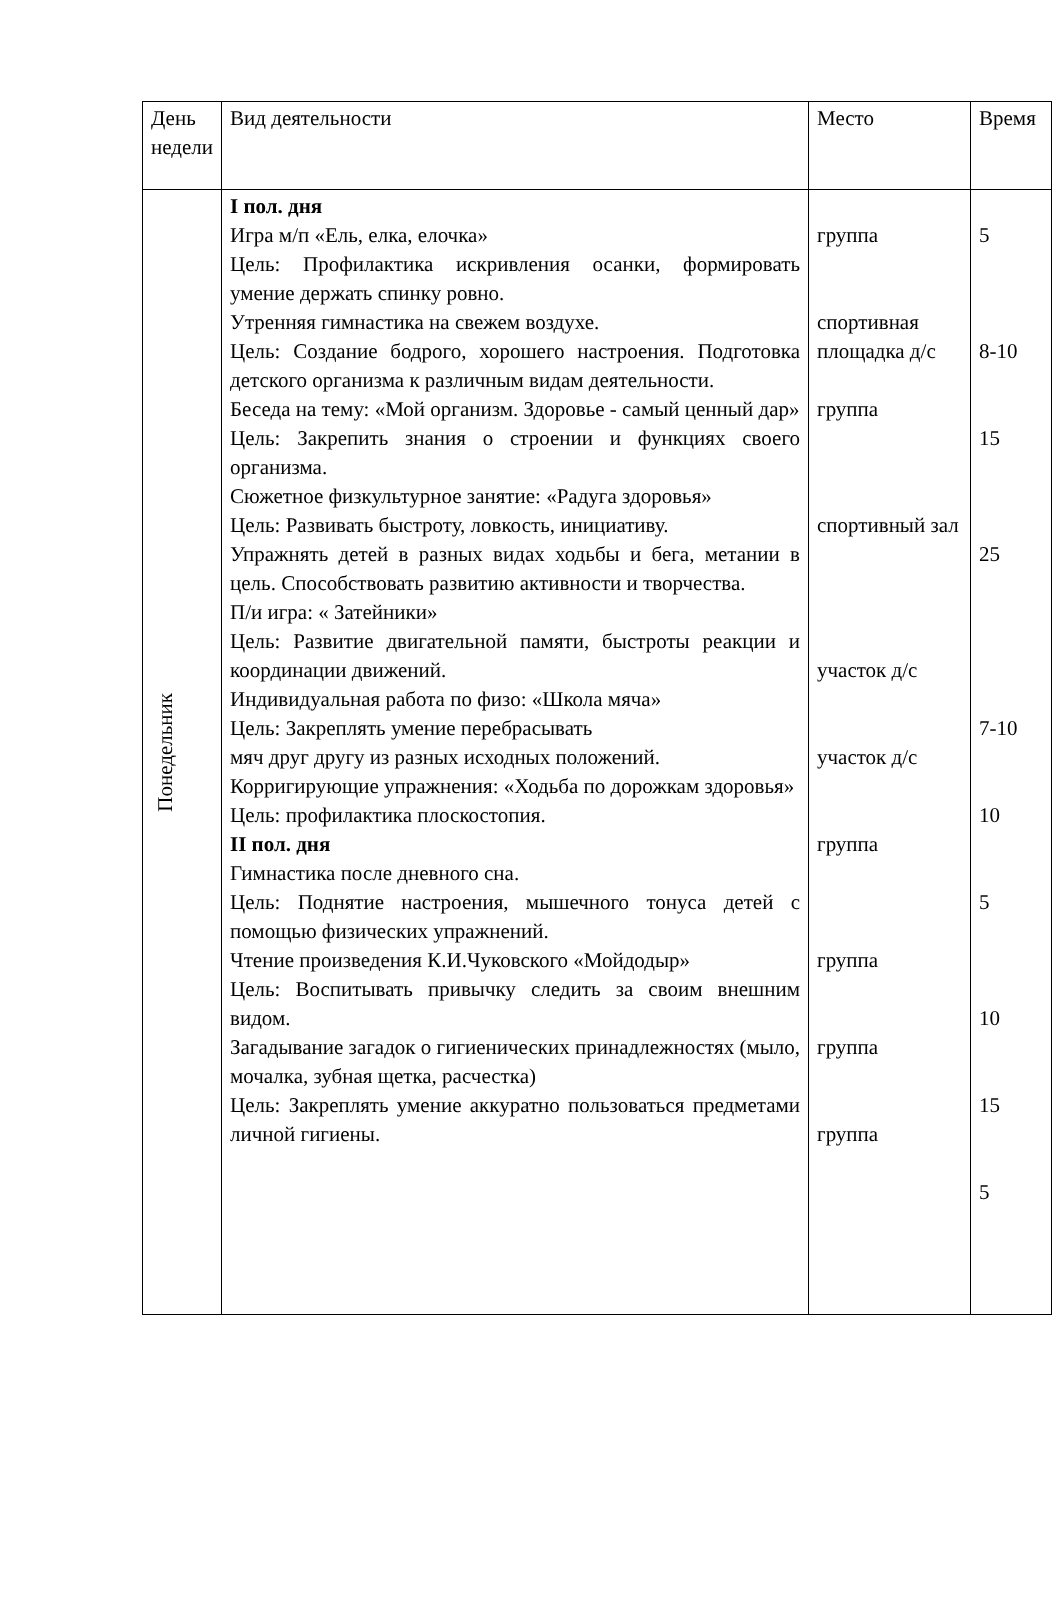| День недели | Вид деятельности | Место | Время |
| Понедельник | I пол. дня Игра м/п «Ель, елка, елочка» Цель: Профилактика искривления осанки, формировать умение держать спинку ровно. Утренняя гимнастика на свежем воздухе. Цель: Создание бодрого, хорошего настроения. Подготовка детского организма к различным видам деятельности. Беседа на тему: «Мой организм. Здоровье - самый ценный дар» Цель: Закрепить знания о строении и функциях своего организма. Сюжетное физкультурное занятие: «Радуга здоровья» Цель: Развивать быстроту, ловкость, инициативу. Упражнять детей в разных видах ходьбы и бега, метании в цель. Способствовать развитию активности и творчества. П/и игра: « Затейники» Цель: Развитие двигательной памяти, быстроты реакции и координации движений. Индивидуальная работа по физо: «Школа мяча» Цель: Закреплять умение перебрасывать мяч друг другу из разных исходных положений. Корригирующие упражнения: «Ходьба по дорожкам здоровья» Цель: профилактика плоскостопия. II пол. дня Гимнастика после дневного сна. Цель: Поднятие настроения, мышечного тонуса детей с помощью физических упражнений. Чтение произведения К.И.Чуковского «Мойдодыр» Цель: Воспитывать привычку следить за своим внешним видом. Загадывание загадок о гигиенических принадлежностях (мыло, мочалка, зубная щетка, расчестка) Цель: Закреплять умение аккуратно пользоваться предметами личной гигиены. | группа спортивная площадка д/с группа спортивный зал участок д/с участок д/с группа группа группа группа | 5 8-10 15 25 7-10 10 5 10 15 5 |